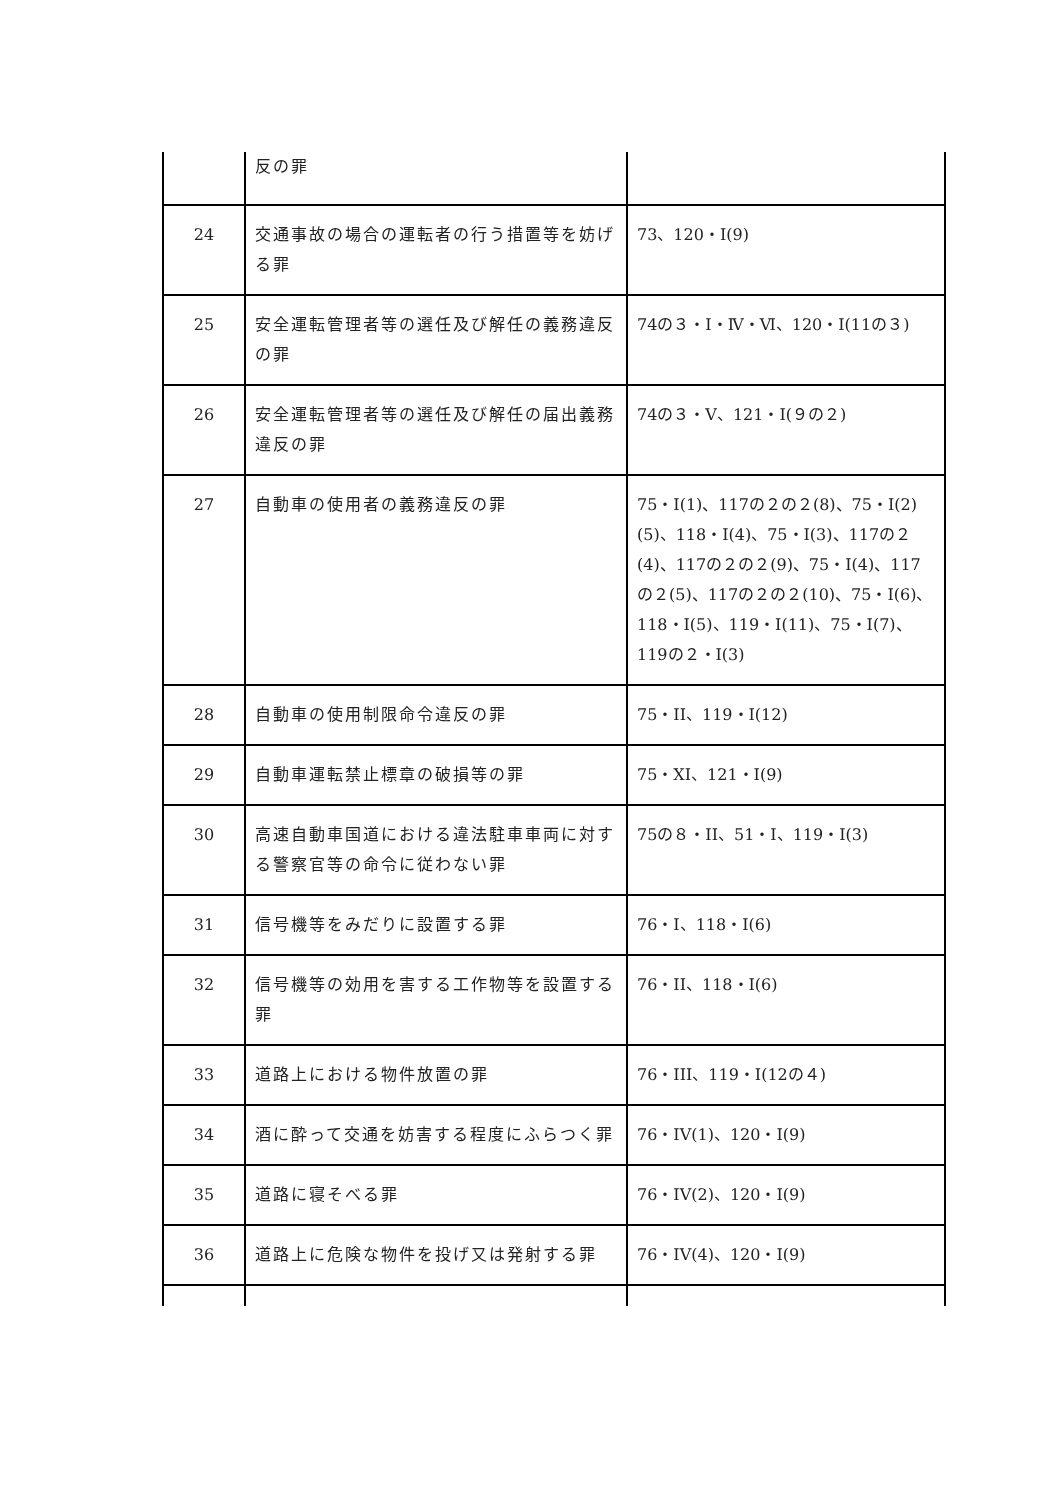| | 反の罪 | |
| 24 | 交通事故の場合の運転者の行う措置等を妨げる罪 | 73、120・I(9) |
| 25 | 安全運転管理者等の選任及び解任の義務違反の罪 | 74の３・I・Ⅳ・Ⅵ、120・I(11の３) |
| 26 | 安全運転管理者等の選任及び解任の届出義務違反の罪 | 74の３・V、121・I(９の２) |
| 27 | 自動車の使用者の義務違反の罪 | 75・I(1)、117の２の２(8)、75・Ⅰ(2)(5)、118・I(4)、75・I(3)、117の２(4)、117の２の２(9)、75・I(4)、117の２(5)、117の２の２(10)、75・I(6)、118・I(5)、119・I(11)、75・I(7)、119の２・I(3) |
| 28 | 自動車の使用制限命令違反の罪 | 75・II、119・I(12) |
| 29 | 自動車運転禁止標章の破損等の罪 | 75・XI、121・I(9) |
| 30 | 高速自動車国道における違法駐車車両に対する警察官等の命令に従わない罪 | 75の８・II、51・I、119・I(3) |
| 31 | 信号機等をみだりに設置する罪 | 76・I、118・I(6) |
| 32 | 信号機等の効用を害する工作物等を設置する罪 | 76・II、118・I(6) |
| 33 | 道路上における物件放置の罪 | 76・III、119・I(12の４) |
| 34 | 酒に酔って交通を妨害する程度にふらつく罪 | 76・IV(1)、120・I(9) |
| 35 | 道路に寝そべる罪 | 76・IV(2)、120・I(9) |
| 36 | 道路上に危険な物件を投げ又は発射する罪 | 76・IV(4)、120・I(9) |